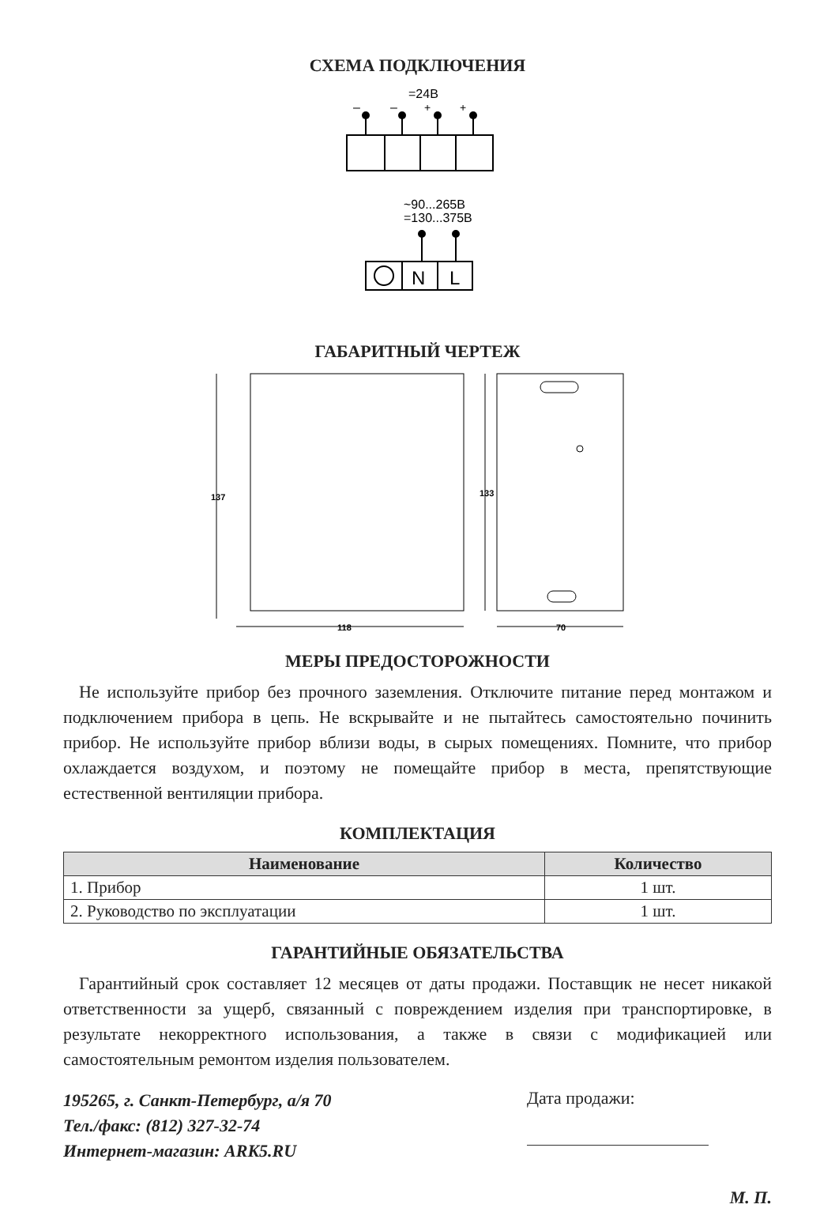СХЕМА ПОДКЛЮЧЕНИЯ
=24В
–
–
+
+
~90...265В
=130...375В
N
L
ГАБАРИТНЫЙ ЧЕРТЕЖ
137
133
118
70
МЕРЫ ПРЕДОСТОРОЖНОСТИ
Не используйте прибор без прочного заземления. Отключите питание перед монтажом и подключением прибора в цепь. Не вскрывайте и не пытайтесь самостоятельно починить прибор. Не используйте прибор вблизи воды, в сырых помещениях. Помните, что прибор охлаждается воздухом, и поэтому не помещайте прибор в места, препятствующие естественной вентиляции прибора.
КОМПЛЕКТАЦИЯ
| Наименование | Количество |
| --- | --- |
| 1. Прибор | 1 шт. |
| 2. Руководство по эксплуатации | 1 шт. |
ГАРАНТИЙНЫЕ ОБЯЗАТЕЛЬСТВА
Гарантийный срок составляет 12 месяцев от даты продажи. Поставщик не несет никакой ответственности за ущерб, связанный с повреждением изделия при транспортировке, в результате некорректного использования, а также в связи с модификацией или самостоятельным ремонтом изделия пользователем.
195265, г. Санкт-Петербург, а/я 70
Тел./факс: (812) 327-32-74
Интернет-магазин: ARK5.RU
Дата продажи:
М. П.